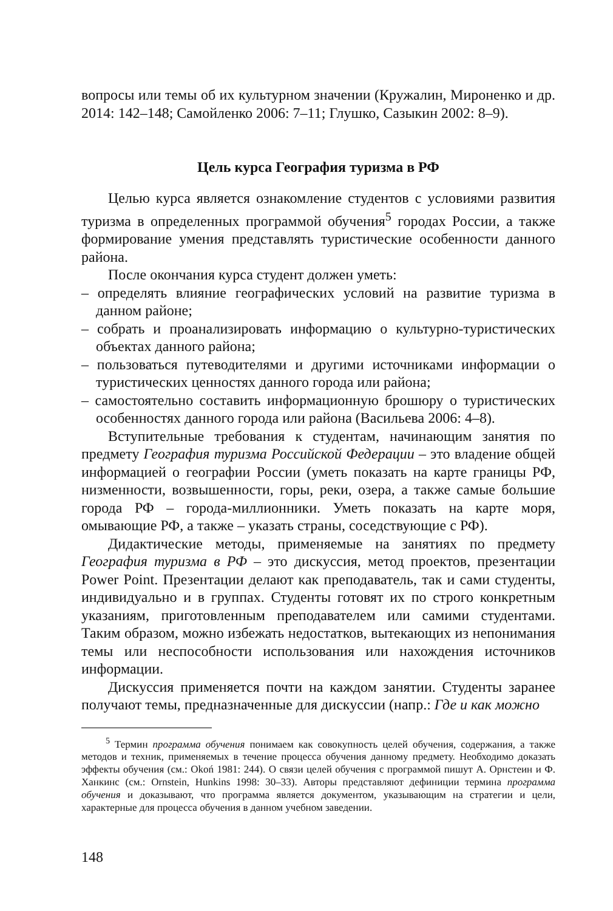вопросы или темы об их культурном значении (Кружалин, Мироненко и др. 2014: 142–148; Самойленко 2006: 7–11; Глушко, Сазыкин 2002: 8–9).
Цель курса География туризма в РФ
Целью курса является ознакомление студентов с условиями развития туризма в определенных программой обучения<sup>5</sup> городах России, а также формирование умения представлять туристические особенности данного района.
После окончания курса студент должен уметь:
– определять влияние географических условий на развитие туризма в данном районе;
– собрать и проанализировать информацию о культурно-туристических объектах данного района;
– пользоваться путеводителями и другими источниками информации о туристических ценностях данного города или района;
– самостоятельно составить информационную брошюру о туристических особенностях данного города или района (Васильева 2006: 4–8).
Вступительные требования к студентам, начинающим занятия по предмету География туризма Российской Федерации – это владение общей информацией о географии России (уметь показать на карте границы РФ, низменности, возвышенности, горы, реки, озера, а также самые большие города РФ – города-миллионники. Уметь показать на карте моря, омывающие РФ, а также – указать страны, соседствующие с РФ).
Дидактические методы, применяемые на занятиях по предмету География туризма в РФ – это дискуссия, метод проектов, презентации Power Point. Презентации делают как преподаватель, так и сами студенты, индивидуально и в группах. Студенты готовят их по строго конкретным указаниям, приготовленным преподавателем или самими студентами. Таким образом, можно избежать недостатков, вытекающих из непонимания темы или неспособности использования или нахождения источников информации.
Дискуссия применяется почти на каждом занятии. Студенты заранее получают темы, предназначенные для дискуссии (напр.: Где и как можно
<sup>5</sup> Термин программа обучения понимаем как совокупность целей обучения, содержания, а также методов и техник, применяемых в течение процесса обучения данному предмету. Необходимо доказать эффекты обучения (см.: Okoń 1981: 244). О связи целей обучения с программой пишут А. Орнстеин и Ф. Ханкинс (см.: Ornstein, Hunkins 1998: 30–33). Авторы представляют дефиниции термина программа обучения и доказывают, что программа является документом, указывающим на стратегии и цели, характерные для процесса обучения в данном учебном заведении.
148